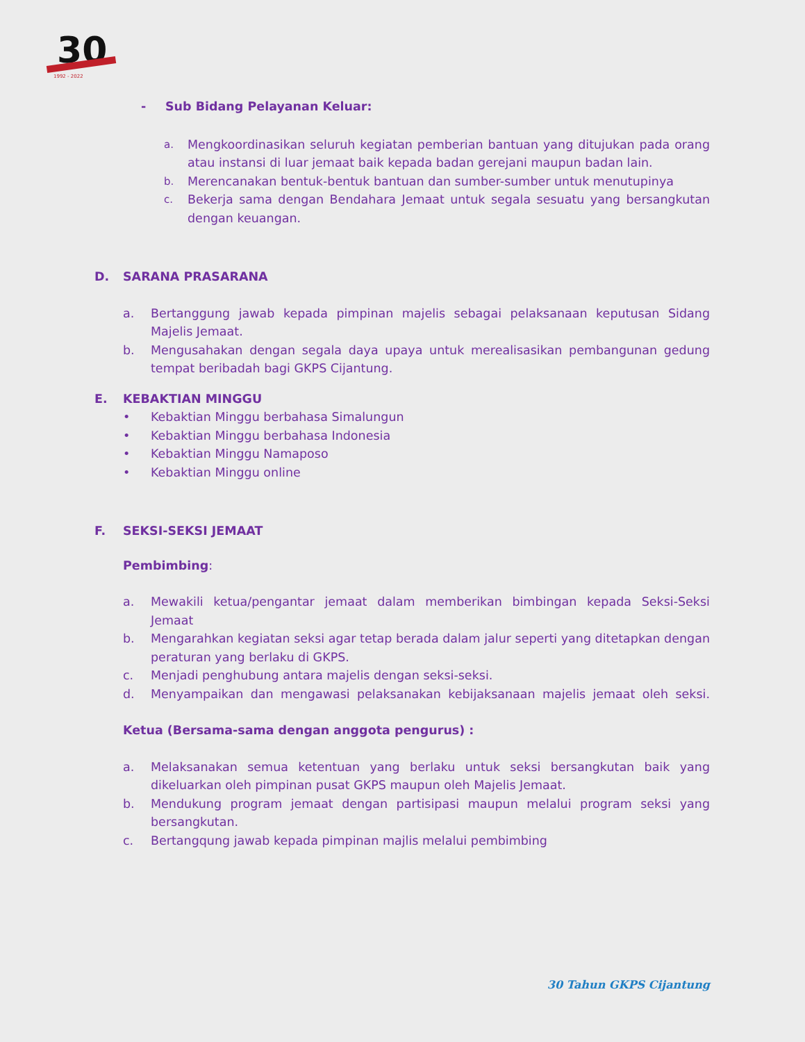30
1992 - 2022
- Sub Bidang Pelayanan Keluar:
a. Mengkoordinasikan seluruh kegiatan pemberian bantuan yang ditujukan pada orang atau instansi di luar jemaat baik kepada badan gerejani maupun badan lain.
b. Merencanakan bentuk-bentuk bantuan dan sumber-sumber untuk menutupinya
c. Bekerja sama dengan Bendahara Jemaat untuk segala sesuatu yang bersangkutan dengan keuangan.
D. SARANA PRASARANA
a. Bertanggung jawab kepada pimpinan majelis sebagai pelaksanaan keputusan Sidang Majelis Jemaat.
b. Mengusahakan dengan segala daya upaya untuk merealisasikan pembangunan gedung tempat beribadah bagi GKPS Cijantung.
E. KEBAKTIAN MINGGU
• Kebaktian Minggu berbahasa Simalungun
• Kebaktian Minggu berbahasa Indonesia
• Kebaktian Minggu Namaposo
• Kebaktian Minggu online
F. SEKSI-SEKSI JEMAAT
Pembimbing:
a. Mewakili ketua/pengantar jemaat dalam memberikan bimbingan kepada Seksi-Seksi Jemaat
b. Mengarahkan kegiatan seksi agar tetap berada dalam jalur seperti yang ditetapkan dengan peraturan yang berlaku di GKPS.
c. Menjadi penghubung antara majelis dengan seksi-seksi.
d. Menyampaikan dan mengawasi pelaksanakan kebijaksanaan majelis jemaat oleh seksi.
Ketua (Bersama-sama dengan anggota pengurus) :
a. Melaksanakan semua ketentuan yang berlaku untuk seksi bersangkutan baik yang dikeluarkan oleh pimpinan pusat GKPS maupun oleh Majelis Jemaat.
b. Mendukung program jemaat dengan partisipasi maupun melalui program seksi yang bersangkutan.
c. Bertangqung jawab kepada pimpinan majlis melalui pembimbing
30 Tahun GKPS Cijantung